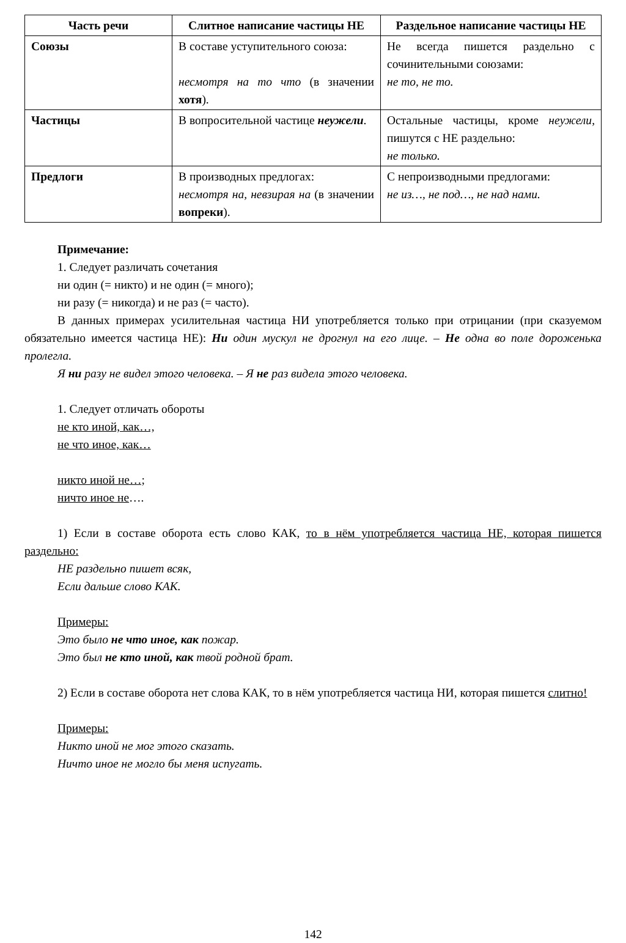| Часть речи | Слитное написание частицы НЕ | Раздельное написание частицы НЕ |
| --- | --- | --- |
| Союзы | В составе уступительного союза: несмотря на то что (в значении хотя ). | Не всегда пишется раздельно с сочинительными союзами: не то, не то. |
| Частицы | В вопросительной частице неужели . | Остальные частицы, кроме неужели , пишутся с НЕ раздельно: не только. |
| Предлоги | В производных предлогах: несмотря на, невзирая на (в значении вопреки ). | С непроизводными предлогами: не из…, не под…, не над нами. |
Примечание:
1. Следует различать сочетания
ни один (= никто) и не один (= много);
ни разу (= никогда) и не раз (= часто).
В данных примерах усилительная частица НИ употребляется только при отрицании (при сказуемом обязательно имеется частица НЕ): Ни один мускул не дрогнул на его лице. – Не одна во поле дороженька пролегла.
Я ни разу не видел этого человека. – Я не раз видела этого человека.
1. Следует отличать обороты
не кто иной, как…,
не что иное, как…
никто иной не…;
ничто иное не….
1) Если в составе оборота есть слово КАК, то в нём употребляется частица НЕ, которая пишется раздельно:
НЕ раздельно пишет всяк,
Если дальше слово КАК.
Примеры:
Это было не что иное, как пожар.
Это был не кто иной, как твой родной брат.
2) Если в составе оборота нет слова КАК, то в нём употребляется частица НИ, которая пишется слитно!
Примеры:
Никто иной не мог этого сказать.
Ничто иное не могло бы меня испугать.
142